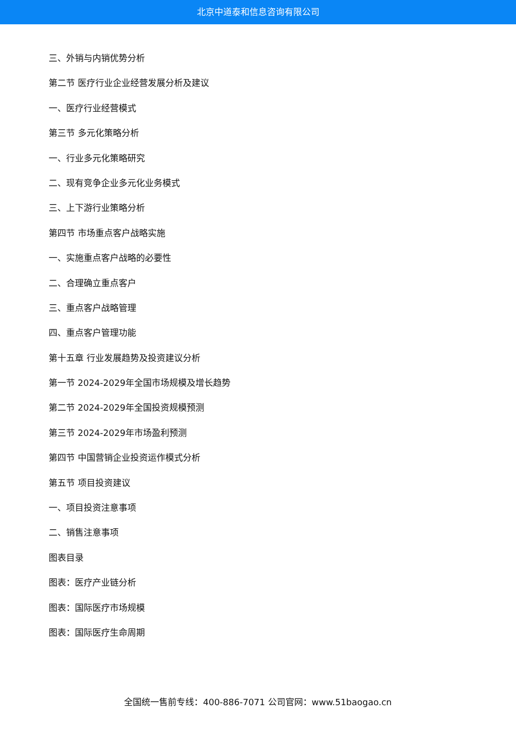北京中道泰和信息咨询有限公司
三、外销与内销优势分析
第二节 医疗行业企业经营发展分析及建议
一、医疗行业经营模式
第三节 多元化策略分析
一、行业多元化策略研究
二、现有竞争企业多元化业务模式
三、上下游行业策略分析
第四节 市场重点客户战略实施
一、实施重点客户战略的必要性
二、合理确立重点客户
三、重点客户战略管理
四、重点客户管理功能
第十五章 行业发展趋势及投资建议分析
第一节 2024-2029年全国市场规模及增长趋势
第二节 2024-2029年全国投资规模预测
第三节 2024-2029年市场盈利预测
第四节 中国营销企业投资运作模式分析
第五节 项目投资建议
一、项目投资注意事项
二、销售注意事项
图表目录
图表：医疗产业链分析
图表：国际医疗市场规模
图表：国际医疗生命周期
全国统一售前专线：400-886-7071 公司官网：www.51baogao.cn